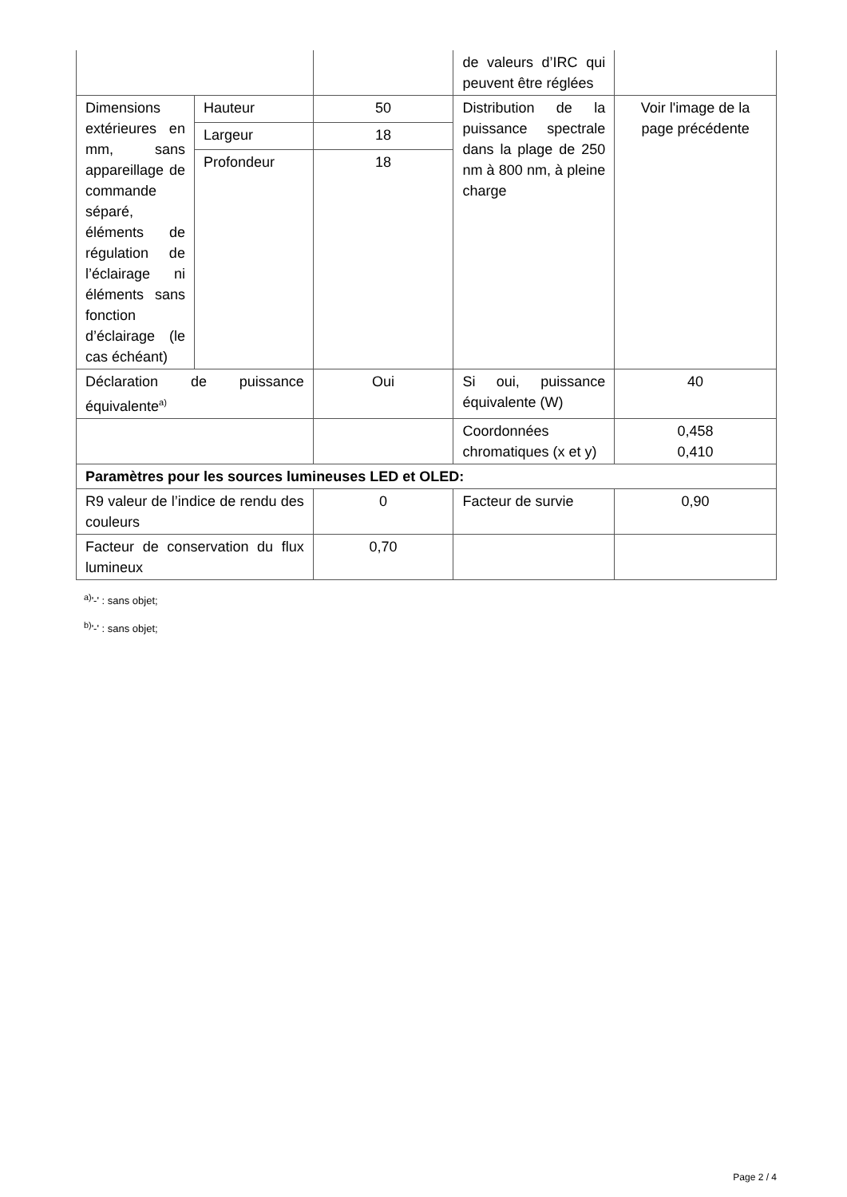| | | | de valeurs d’IRC qui peuvent être réglées | |
| Dimensions extérieures en mm, sans appareillage de commande séparé, éléments de régulation de l’éclairage ni éléments sans fonction d’éclairage (le cas échéant) | Hauteur | 50 | Distribution de la puissance spectrale dans la plage de 250 nm à 800 nm, à pleine charge | Voir l'image de la page précédente |
| | Largeur | 18 | | |
| | Profondeur | 18 | | |
| Déclaration de puissance équivalente<sup>a)</sup> | | Oui | Si oui, puissance équivalente (W) | 40 |
| | | | Coordonnées chromatiques (x et y) | 0,458 0,410 |
| Paramètres pour les sources lumineuses LED et OLED: | | | | |
| R9 valeur de l’indice de rendu des couleurs | | 0 | Facteur de survie | 0,90 |
| Facteur de conservation du flux lumineux | | 0,70 | | |
<sup>a)</sup> '-' : sans objet;
<sup>b)</sup> '-' : sans objet;
Page 2 / 4